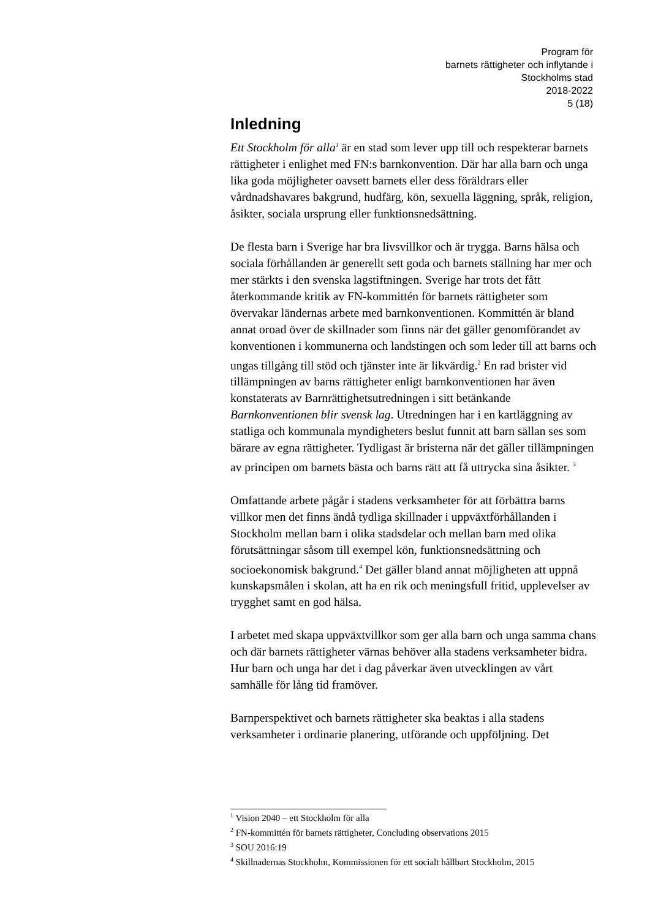Program för
barnets rättigheter och inflytande i
Stockholms stad
2018-2022
5 (18)
Inledning
Ett Stockholm för alla<sup>1</sup> är en stad som lever upp till och respekterar barnets rättigheter i enlighet med FN:s barnkonvention. Där har alla barn och unga lika goda möjligheter oavsett barnets eller dess föräldrars eller vårdnadshavares bakgrund, hudfärg, kön, sexuella läggning, språk, religion, åsikter, sociala ursprung eller funktionsnedsättning.
De flesta barn i Sverige har bra livsvillkor och är trygga. Barns hälsa och sociala förhållanden är generellt sett goda och barnets ställning har mer och mer stärkts i den svenska lagstiftningen. Sverige har trots det fått återkommande kritik av FN-kommittén för barnets rättigheter som övervakar ländernas arbete med barnkonventionen. Kommittén är bland annat oroad över de skillnader som finns när det gäller genomförandet av konventionen i kommunerna och landstingen och som leder till att barns och ungas tillgång till stöd och tjänster inte är likvärdig.<sup>2</sup> En rad brister vid tillämpningen av barns rättigheter enligt barnkonventionen har även konstaterats av Barnrättighetsutredningen i sitt betänkande Barnkonventionen blir svensk lag. Utredningen har i en kartläggning av statliga och kommunala myndigheters beslut funnit att barn sällan ses som bärare av egna rättigheter. Tydligast är bristerna när det gäller tillämpningen av principen om barnets bästa och barns rätt att få uttrycka sina åsikter. <sup>3</sup>
Omfattande arbete pågår i stadens verksamheter för att förbättra barns villkor men det finns ändå tydliga skillnader i uppväxtförhållanden i Stockholm mellan barn i olika stadsdelar och mellan barn med olika förutsättningar såsom till exempel kön, funktionsnedsättning och socioekonomisk bakgrund.<sup>4</sup> Det gäller bland annat möjligheten att uppnå kunskapsmålen i skolan, att ha en rik och meningsfull fritid, upplevelser av trygghet samt en god hälsa.
I arbetet med skapa uppväxtvillkor som ger alla barn och unga samma chans och där barnets rättigheter värnas behöver alla stadens verksamheter bidra. Hur barn och unga har det i dag påverkar även utvecklingen av vårt samhälle för lång tid framöver.
Barnperspektivet och barnets rättigheter ska beaktas i alla stadens verksamheter i ordinarie planering, utförande och uppföljning. Det
<sup>1</sup> Vision 2040 – ett Stockholm för alla
<sup>2</sup> FN-kommittén för barnets rättigheter, Concluding observations 2015
<sup>3</sup> SOU 2016:19
<sup>4</sup> Skillnadernas Stockholm, Kommissionen för ett socialt hållbart Stockholm, 2015